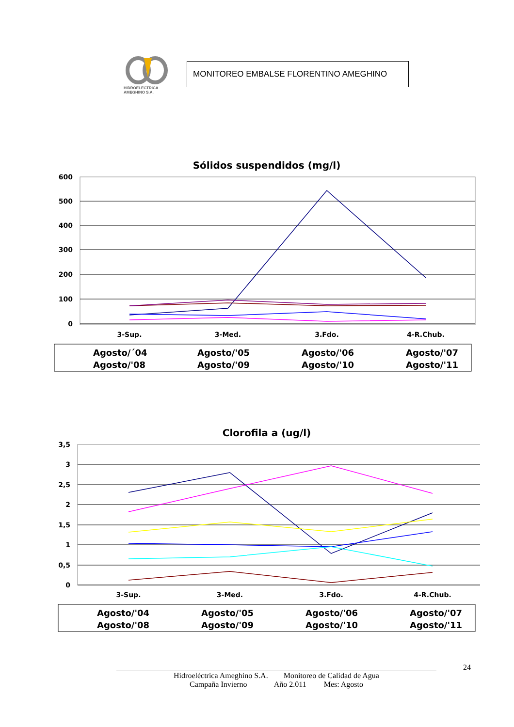HIDROELECTRICA
AMEGHINO S.A.
MONITOREO EMBALSE FLORENTINO AMEGHINO
Sólidos suspendidos (mg/l)
600
500
400
300
200
100
0
3-Sup.
3-Med.
3.Fdo.
4-R.Chub.
Agosto/´04
Agosto/'05
Agosto/'06
Agosto/'07
Agosto/'08
Agosto/'09
Agosto/'10
Agosto/'11
Clorofila a (ug/l)
3,5
3
2,5
2
1,5
1
0,5
0
3-Sup.
3-Med.
3.Fdo.
4-R.Chub.
Agosto/'04
Agosto/'05
Agosto/'06
Agosto/'07
Agosto/'08
Agosto/'09
Agosto/'10
Agosto/'11
24
Hidroeléctrica Ameghino S.A. Monitoreo de Calidad de Agua
Campaña Invierno Año 2.011 Mes: Agosto